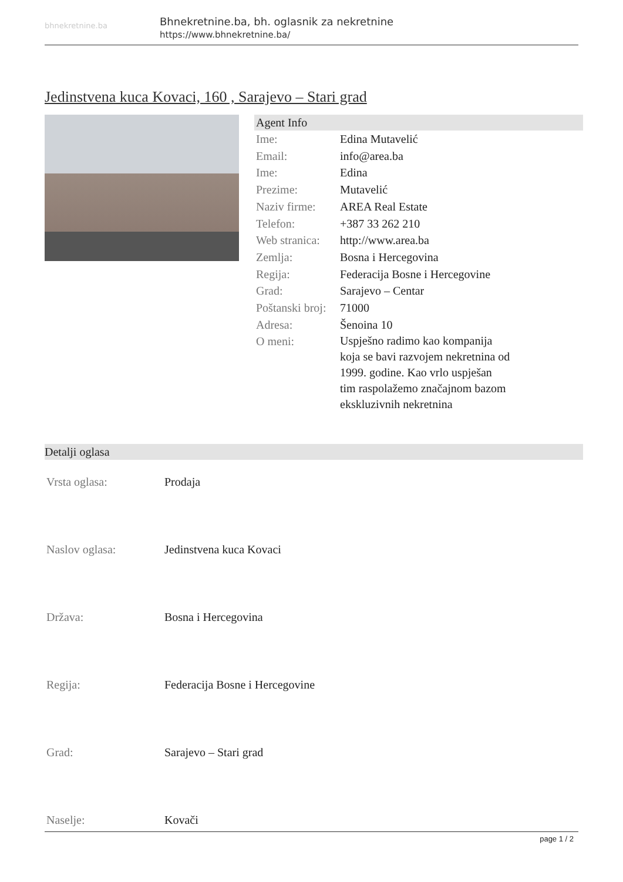bhnekretnine.ba
Bhnekretnine.ba, bh. oglasnik za nekretnine
https://www.bhnekretnine.ba/
Jedinstvena kuca Kovaci, 160 , Sarajevo – Stari grad
Agent Info
| Ime: | Edina Mutavelić |
| Email: | info@area.ba |
| Ime: | Edina |
| Prezime: | Mutavelić |
| Naziv firme: | AREA Real Estate |
| Telefon: | +387 33 262 210 |
| Web stranica: | http://www.area.ba |
| Zemlja: | Bosna i Hercegovina |
| Regija: | Federacija Bosne i Hercegovine |
| Grad: | Sarajevo – Centar |
| Poštanski broj: | 71000 |
| Adresa: | Šenoina 10 |
| O meni: | Uspješno radimo kao kompanija koja se bavi razvojem nekretnina od 1999. godine. Kao vrlo uspješan tim raspolažemo značajnom bazom ekskluzivnih nekretnina |
Detalji oglasa
| Vrsta oglasa: | Prodaja |
| Naslov oglasa: | Jedinstvena kuca Kovaci |
| Država: | Bosna i Hercegovina |
| Regija: | Federacija Bosne i Hercegovine |
| Grad: | Sarajevo – Stari grad |
| Naselje: | Kovači |
page 1 / 2